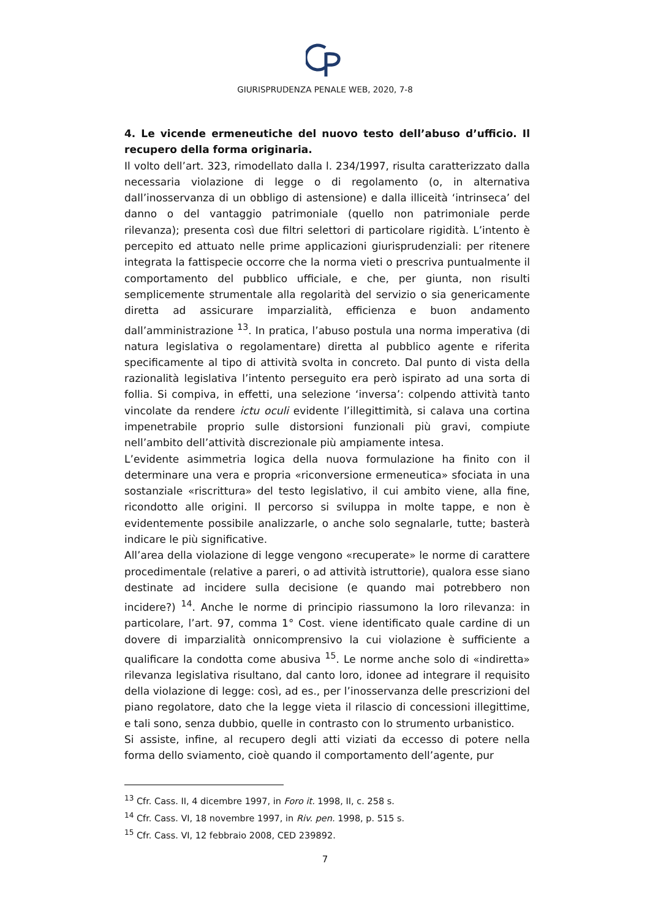GIURISPRUDENZA PENALE WEB, 2020, 7-8
4. Le vicende ermeneutiche del nuovo testo dell’abuso d’ufficio. Il recupero della forma originaria.
Il volto dell’art. 323, rimodellato dalla l. 234/1997, risulta caratterizzato dalla necessaria violazione di legge o di regolamento (o, in alternativa dall’inosservanza di un obbligo di astensione) e dalla illiceità ‘intrinseca’ del danno o del vantaggio patrimoniale (quello non patrimoniale perde rilevanza); presenta così due filtri selettori di particolare rigidità. L’intento è percepito ed attuato nelle prime applicazioni giurisprudenziali: per ritenere integrata la fattispecie occorre che la norma vieti o prescriva puntualmente il comportamento del pubblico ufficiale, e che, per giunta, non risulti semplicemente strumentale alla regolarità del servizio o sia genericamente diretta ad assicurare imparzialità, efficienza e buon andamento dall’amministrazione <sup>13</sup>. In pratica, l’abuso postula una norma imperativa (di natura legislativa o regolamentare) diretta al pubblico agente e riferita specificamente al tipo di attività svolta in concreto. Dal punto di vista della razionalità legislativa l’intento perseguito era però ispirato ad una sorta di follia. Si compiva, in effetti, una selezione ‘inversa’: colpendo attività tanto vincolate da rendere ictu oculi evidente l’illegittimità, si calava una cortina impenetrabile proprio sulle distorsioni funzionali più gravi, compiute nell’ambito dell’attività discrezionale più ampiamente intesa.
L’evidente asimmetria logica della nuova formulazione ha finito con il determinare una vera e propria «riconversione ermeneutica» sfociata in una sostanziale «riscrittura» del testo legislativo, il cui ambito viene, alla fine, ricondotto alle origini. Il percorso si sviluppa in molte tappe, e non è evidentemente possibile analizzarle, o anche solo segnalarle, tutte; basterà indicare le più significative.
All’area della violazione di legge vengono «recuperate» le norme di carattere procedimentale (relative a pareri, o ad attività istruttorie), qualora esse siano destinate ad incidere sulla decisione (e quando mai potrebbero non incidere?) <sup>14</sup>. Anche le norme di principio riassumono la loro rilevanza: in particolare, l’art. 97, comma 1° Cost. viene identificato quale cardine di un dovere di imparzialità onnicomprensivo la cui violazione è sufficiente a qualificare la condotta come abusiva <sup>15</sup>. Le norme anche solo di «indiretta» rilevanza legislativa risultano, dal canto loro, idonee ad integrare il requisito della violazione di legge: così, ad es., per l’inosservanza delle prescrizioni del piano regolatore, dato che la legge vieta il rilascio di concessioni illegittime, e tali sono, senza dubbio, quelle in contrasto con lo strumento urbanistico.
Si assiste, infine, al recupero degli atti viziati da eccesso di potere nella forma dello sviamento, cioè quando il comportamento dell’agente, pur
<sup>13</sup> Cfr. Cass. II, 4 dicembre 1997, in Foro it. 1998, II, c. 258 s.
<sup>14</sup> Cfr. Cass. VI, 18 novembre 1997, in Riv. pen. 1998, p. 515 s.
<sup>15</sup> Cfr. Cass. VI, 12 febbraio 2008, CED 239892.
7